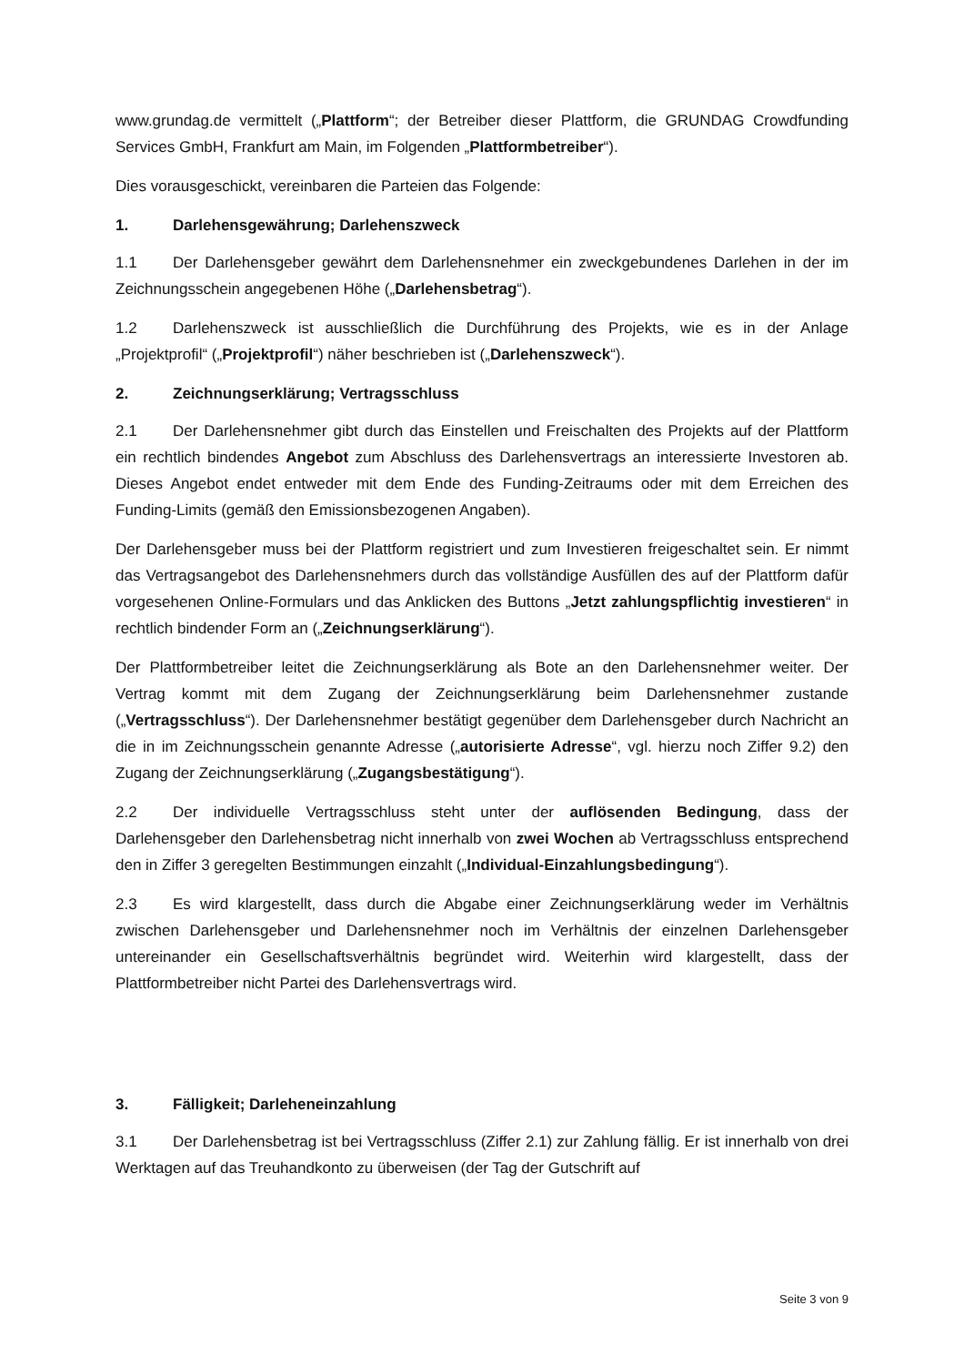www.grundag.de vermittelt („Plattform“; der Betreiber dieser Plattform, die GRUNDAG Crowdfunding Services GmbH, Frankfurt am Main, im Folgenden „Plattformbetreiber“).
Dies vorausgeschickt, vereinbaren die Parteien das Folgende:
1. Darlehensgewährung; Darlehenszweck
1.1 Der Darlehensgeber gewährt dem Darlehensnehmer ein zweckgebundenes Darlehen in der im Zeichnungsschein angegebenen Höhe („Darlehensbetrag“).
1.2 Darlehenszweck ist ausschließlich die Durchführung des Projekts, wie es in der Anlage „Projektprofil“ („Projektprofil“) näher beschrieben ist („Darlehenszweck“).
2. Zeichnungserklärung; Vertragsschluss
2.1 Der Darlehensnehmer gibt durch das Einstellen und Freischalten des Projekts auf der Plattform ein rechtlich bindendes Angebot zum Abschluss des Darlehensvertrags an interessierte Investoren ab. Dieses Angebot endet entweder mit dem Ende des Funding-Zeitraums oder mit dem Erreichen des Funding-Limits (gemäß den Emissionsbezogenen Angaben).
Der Darlehensgeber muss bei der Plattform registriert und zum Investieren freigeschaltet sein. Er nimmt das Vertragsangebot des Darlehensnehmers durch das vollständige Ausfüllen des auf der Plattform dafür vorgesehenen Online-Formulars und das Anklicken des Buttons „Jetzt zahlungspflichtig investieren“ in rechtlich bindender Form an („Zeichnungserklärung“).
Der Plattformbetreiber leitet die Zeichnungserklärung als Bote an den Darlehensnehmer weiter. Der Vertrag kommt mit dem Zugang der Zeichnungserklärung beim Darlehensnehmer zustande („Vertragsschluss“). Der Darlehensnehmer bestätigt gegenüber dem Darlehensgeber durch Nachricht an die in im Zeichnungsschein genannte Adresse („autorisierte Adresse“, vgl. hierzu noch Ziffer 9.2) den Zugang der Zeichnungserklärung („Zugangsbestätigung“).
2.2 Der individuelle Vertragsschluss steht unter der auflösenden Bedingung, dass der Darlehensgeber den Darlehensbetrag nicht innerhalb von zwei Wochen ab Vertragsschluss entsprechend den in Ziffer 3 geregelten Bestimmungen einzahlt („Individual-Einzahlungsbedingung“).
2.3 Es wird klargestellt, dass durch die Abgabe einer Zeichnungserklärung weder im Verhältnis zwischen Darlehensgeber und Darlehensnehmer noch im Verhältnis der einzelnen Darlehensgeber untereinander ein Gesellschaftsverhältnis begründet wird. Weiterhin wird klargestellt, dass der Plattformbetreiber nicht Partei des Darlehensvertrags wird.
3. Fälligkeit; Darleheneinzahlung
3.1 Der Darlehensbetrag ist bei Vertragsschluss (Ziffer 2.1) zur Zahlung fällig. Er ist innerhalb von drei Werktagen auf das Treuhandkonto zu überweisen (der Tag der Gutschrift auf
Seite 3 von 9